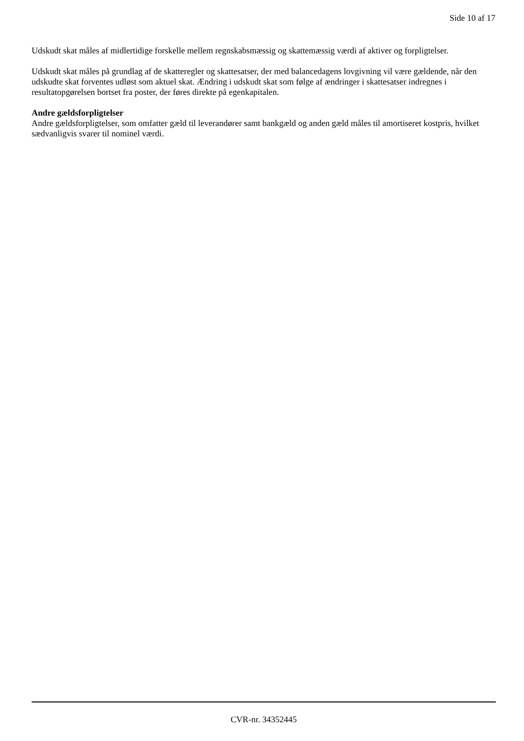Side 10 af 17
Udskudt skat måles af midlertidige forskelle mellem regnskabsmæssig og skattemæssig værdi af aktiver og forpligtelser.
Udskudt skat måles på grundlag af de skatteregler og skattesatser, der med balancedagens lovgivning vil være gældende, når den udskudte skat forventes udløst som aktuel skat. Ændring i udskudt skat som følge af ændringer i skattesatser indregnes i resultatopgørelsen bortset fra poster, der føres direkte på egenkapitalen.
Andre gældsforpligtelser
Andre gældsforpligtelser, som omfatter gæld til leverandører samt bankgæld og anden gæld måles til amortiseret kostpris, hvilket sædvanligvis svarer til nominel værdi.
CVR-nr. 34352445